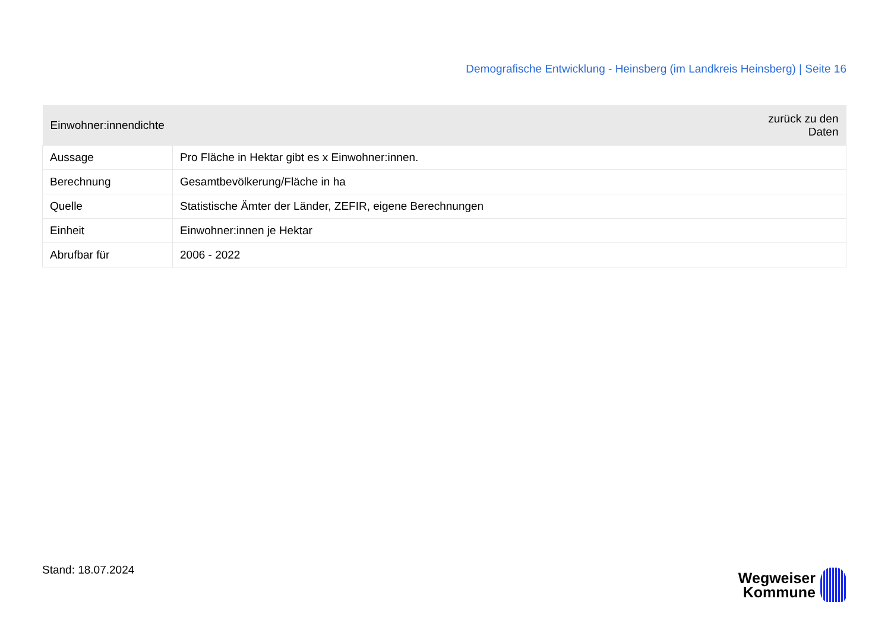Demografische Entwicklung - Heinsberg (im Landkreis Heinsberg) | Seite 16
| Einwohner:innendichte | zurück zu den Daten |
| --- | --- |
| Aussage | Pro Fläche in Hektar gibt es x Einwohner:innen. |
| Berechnung | Gesamtbevölkerung/Fläche in ha |
| Quelle | Statistische Ämter der Länder, ZEFIR, eigene Berechnungen |
| Einheit | Einwohner:innen je Hektar |
| Abrufbar für | 2006 - 2022 |
Stand: 18.07.2024
Wegweiser
Kommune